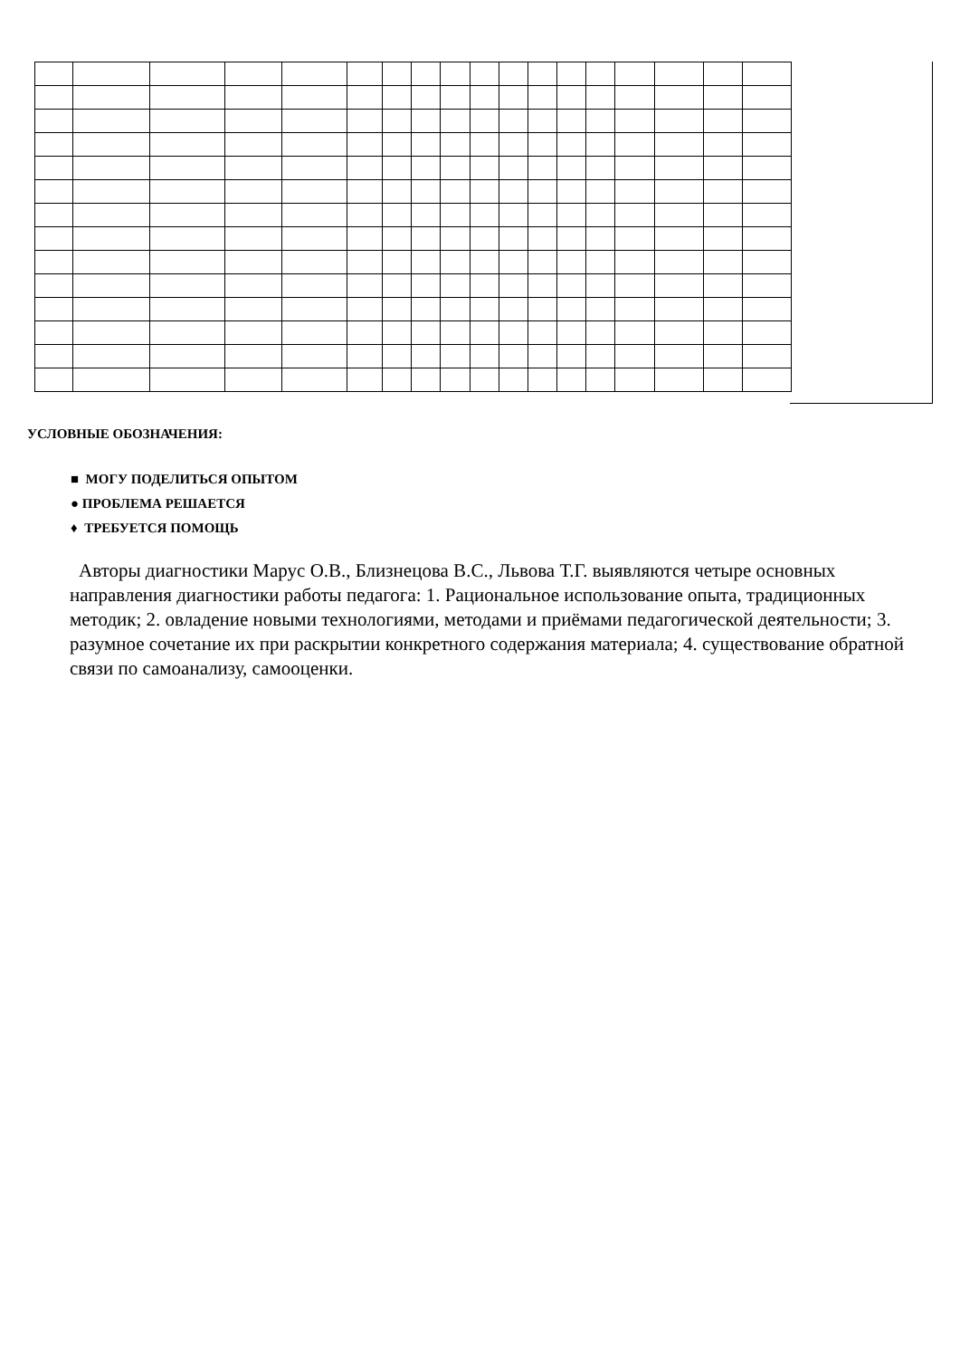УСЛОВНЫЕ ОБОЗНАЧЕНИЯ:
■ МОГУ ПОДЕЛИТЬСЯ ОПЫТОМ
● ПРОБЛЕМА РЕШАЕТСЯ
♦ ТРЕБУЕТСЯ ПОМОЩЬ
Авторы диагностики Марус О.В., Близнецова В.С., Львова Т.Г. выявляются четыре основных направления диагностики работы педагога: 1. Рациональное использование опыта, традиционных методик; 2. овладение новыми технологиями, методами и приёмами педагогической деятельности; 3. разумное сочетание их при раскрытии конкретного содержания материала; 4. существование обратной связи по самоанализу, самооценки.